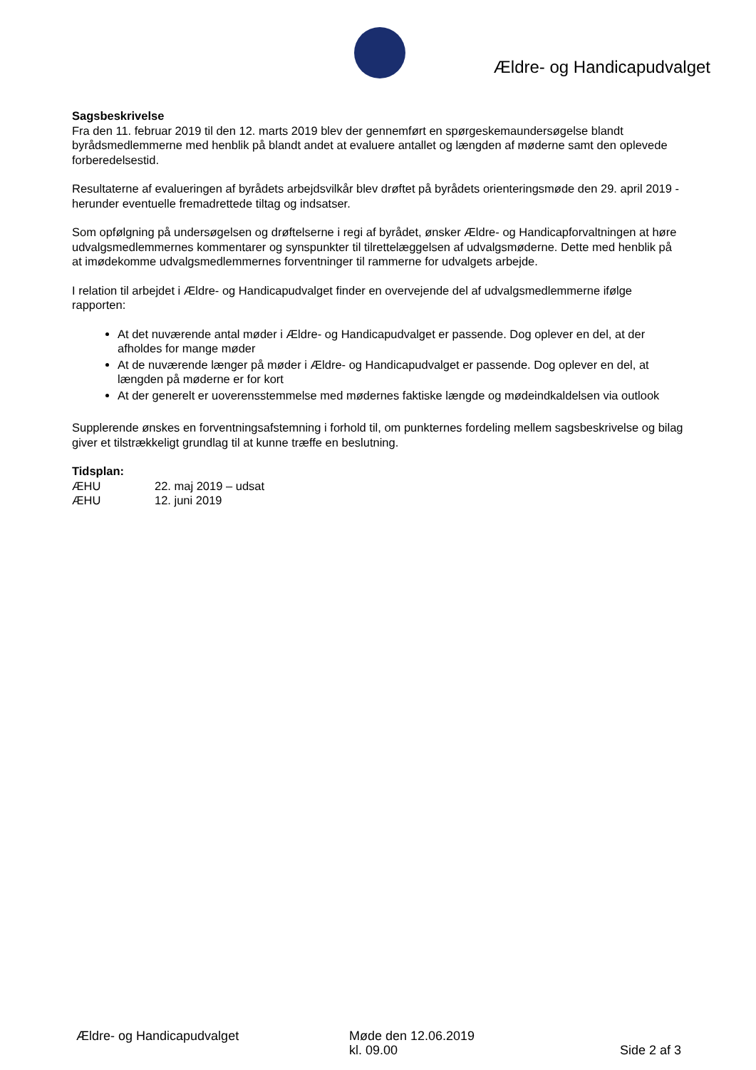Ældre- og Handicapudvalget
Sagsbeskrivelse
Fra den 11. februar 2019 til den 12. marts 2019 blev der gennemført en spørgeskemaundersøgelse blandt byrådsmedlemmerne med henblik på blandt andet at evaluere antallet og længden af møderne samt den oplevede forberedelsestid.
Resultaterne af evalueringen af byrådets arbejdsvilkår blev drøftet på byrådets orienteringsmøde den 29. april 2019 - herunder eventuelle fremadrettede tiltag og indsatser.
Som opfølgning på undersøgelsen og drøftelserne i regi af byrådet, ønsker Ældre- og Handicapforvaltningen at høre udvalgsmedlemmernes kommentarer og synspunkter til tilrettelæggelsen af udvalgsmøderne. Dette med henblik på at imødekomme udvalgsmedlemmernes forventninger til rammerne for udvalgets arbejde.
I relation til arbejdet i Ældre- og Handicapudvalget finder en overvejende del af udvalgsmedlemmerne ifølge rapporten:
At det nuværende antal møder i Ældre- og Handicapudvalget er passende. Dog oplever en del, at der afholdes for mange møder
At de nuværende længer på møder i Ældre- og Handicapudvalget er passende. Dog oplever en del, at længden på møderne er for kort
At der generelt er uoverensstemmelse med mødernes faktiske længde og mødeindkaldelsen via outlook
Supplerende ønskes en forventningsafstemning i forhold til, om punkternes fordeling mellem sagsbeskrivelse og bilag giver et tilstrækkeligt grundlag til at kunne træffe en beslutning.
Tidsplan:
| ÆHU | 22. maj 2019 – udsat |
| ÆHU | 12. juni 2019 |
Ældre- og Handicapudvalget Møde den 12.06.2019
kl. 09.00
Side 2 af 3